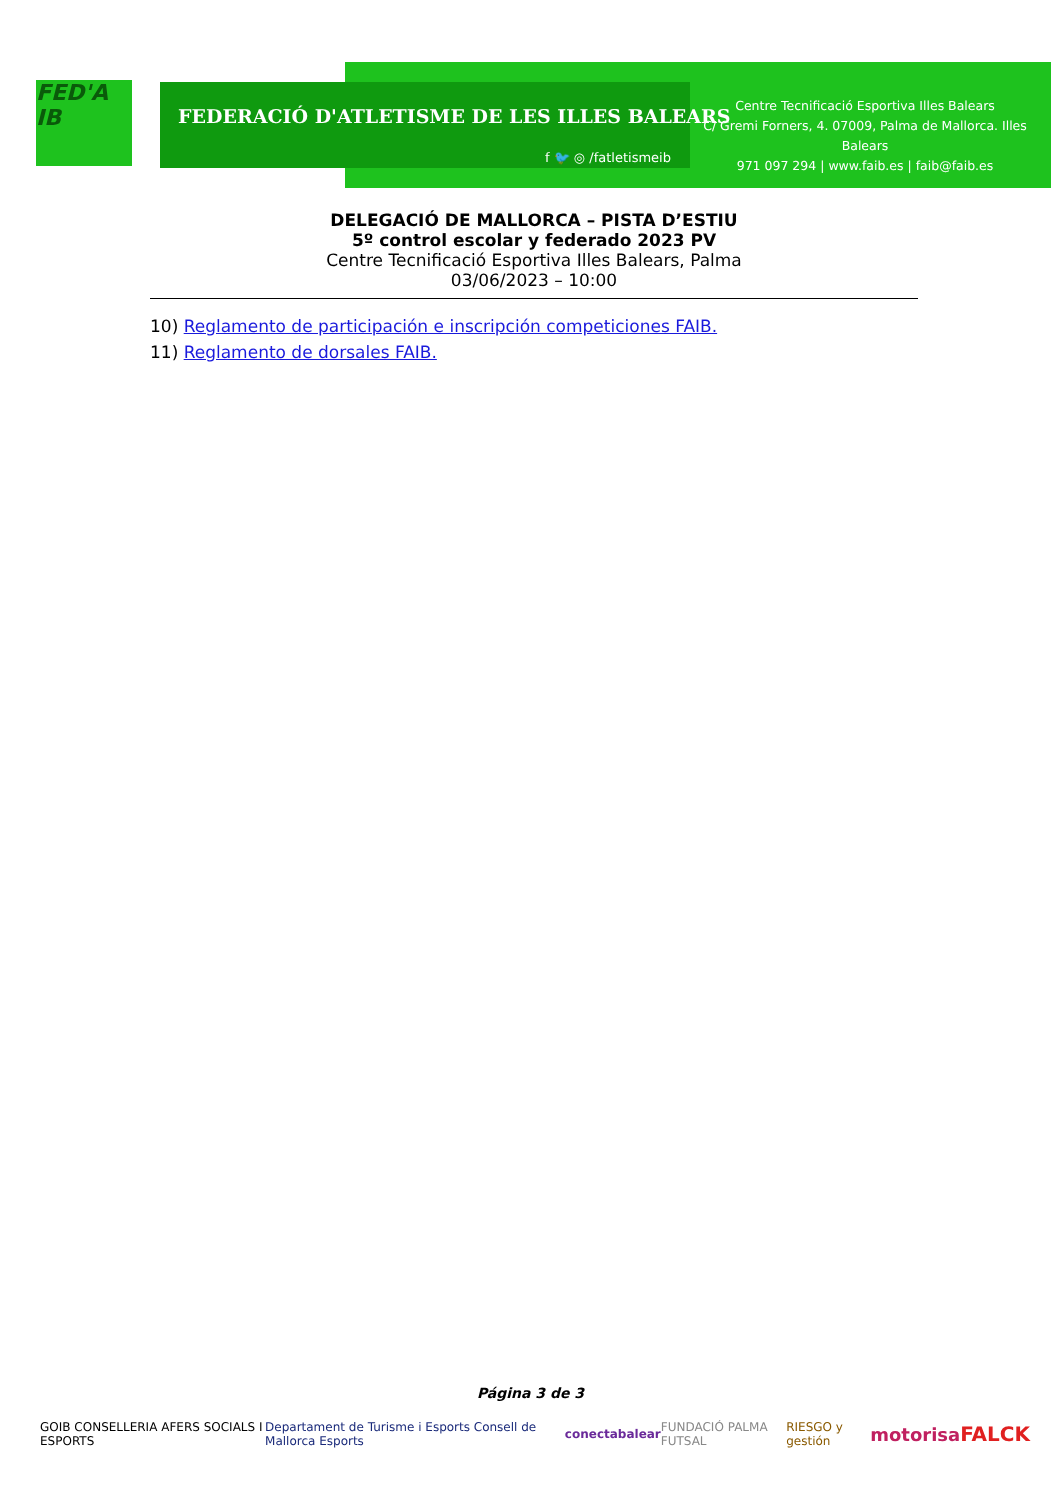FED'A IB
FEDERACIÓ D'ATLETISME DE LES ILLES BALEARS
f 🐦 ◎ /fatletismeib
Centre Tecnificació Esportiva Illes Balears
C/ Gremi Forners, 4. 07009, Palma de Mallorca. Illes Balears
971 097 294 | www.faib.es | faib@faib.es
DELEGACIÓ DE MALLORCA – PISTA D’ESTIU
5º control escolar y federado 2023 PV
Centre Tecnificació Esportiva Illes Balears, Palma
03/06/2023 – 10:00
10) Reglamento de participación e inscripción competiciones FAIB.
11) Reglamento de dorsales FAIB.
Página 3 de 3
GOIB CONSELLERIA AFERS SOCIALS I ESPORTS Departament de Turisme i Esports Consell de Mallorca Esports conectabalear FUNDACIÓ PALMA FUTSAL RIESGO y gestión motorisa FALCK